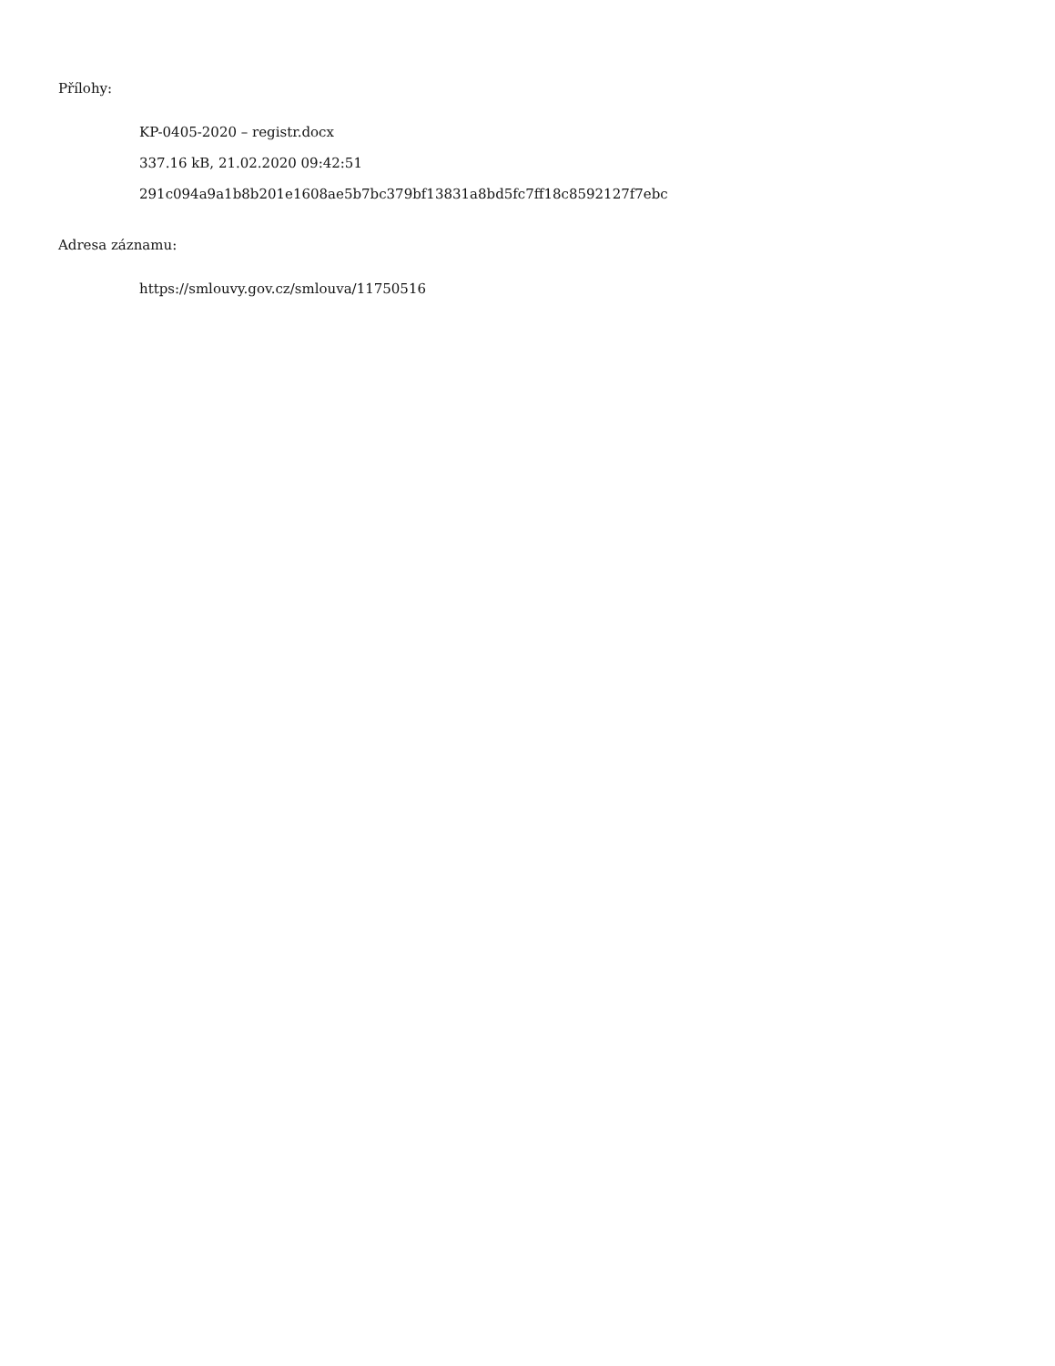Přílohy:
KP-0405-2020 – registr.docx
337.16 kB, 21.02.2020 09:42:51
291c094a9a1b8b201e1608ae5b7bc379bf13831a8bd5fc7ff18c8592127f7ebc
Adresa záznamu:
https://smlouvy.gov.cz/smlouva/11750516